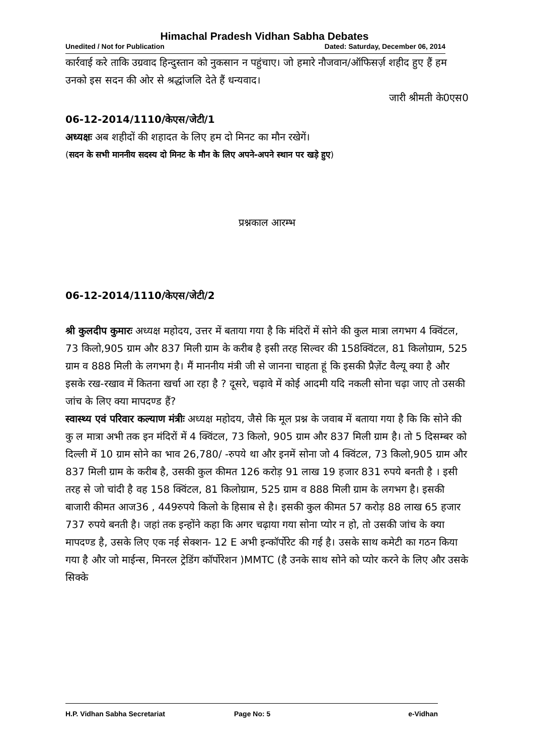Himachal Pradesh Vidhan Sabha Debates
Unedited / Not for Publication Dated: Saturday, December 06, 2014
कार्रवाई करे ताकि उग्रवाद हिन्दुस्तान को नुकसान न पहुंचाए। जो हमारे नौजवान/ऑफिसर्ज़ शहीद हुए हैं हम उनको इस सदन की ओर से श्रद्धांजलि देते हैं धन्यवाद।
जारी श्रीमती के0एस0
06-12-2014/1110/केएस/जेटी/1
अध्यक्षः अब शहीदों की शहादत के लिए हम दो मिनट का मौन रखेगें।
(सदन के सभी माननीय सदस्य दो मिनट के मौन के लिए अपने-अपने स्थान पर खड़े हुए)
प्रश्नकाल आरम्भ
06-12-2014/1110/केएस/जेटी/2
श्री कुलदीप कुमारः अध्यक्ष महोदय, उत्तर में बताया गया है कि मंदिरों में सोने की कुल मात्रा लगभग 4 क्विंटल, 73 किलो,905 ग्राम और 837 मिली ग्राम के करीब है इसी तरह सिल्वर की 158क्विंटल, 81 किलोग्राम, 525 ग्राम व 888 मिली के लगभग है। मैं माननीय मंत्री जी से जानना चाहता हूं कि इसकी प्रैज़ेंट वैल्यू क्या है और इसके रख-रखाव में कितना खर्चा आ रहा है ? दूसरे, चढ़ावे में कोई आदमी यदि नकली सोना चढ़ा जाए तो उसकी जांच के लिए क्या मापदण्ड हैं?
स्वास्थ्य एवं परिवार कल्याण मंत्रीः अध्यक्ष महोदय, जैसे कि मूल प्रश्न के जवाब में बताया गया है कि कि सोने की कु ल मात्रा अभी तक इन मंदिरों में 4 क्विंटल, 73 किलो, 905 ग्राम और 837 मिली ग्राम है। तो 5 दिसम्बर को दिल्ली में 10 ग्राम सोने का भाव 26,780/ -रुपये था और इनमें सोना जो 4 क्विंटल, 73 किलो,905 ग्राम और 837 मिली ग्राम के करीब है, उसकी कुल कीमत 126 करोड़ 91 लाख 19 हजार 831 रुपये बनती है । इसी तरह से जो चांदी है वह 158 क्विंटल, 81 किलोग्राम, 525 ग्राम व 888 मिली ग्राम के लगभग है। इसकी बाजारी कीमत आज36 , 449रुपये किलो के हिसाब से है। इसकी कुल कीमत 57 करोड़ 88 लाख 65 हजार 737 रुपये बनती है। जहां तक इन्होंने कहा कि अगर चढ़ाया गया सोना प्योर न हो, तो उसकी जांच के क्या मापदण्ड है, उसके लिए एक नई सेक्शन- 12 E अभी इन्कॉर्पोरेट की गई है। उसके साथ कमेटी का गठन किया गया है और जो माईन्स, मिनरल ट्रेडिंग कॉर्पोरेशन )MMTC (है उनके साथ सोने को प्योर करने के लिए और उसके सिक्के
H.P. Vidhan Sabha Secretariat Page No: 5 e-Vidhan